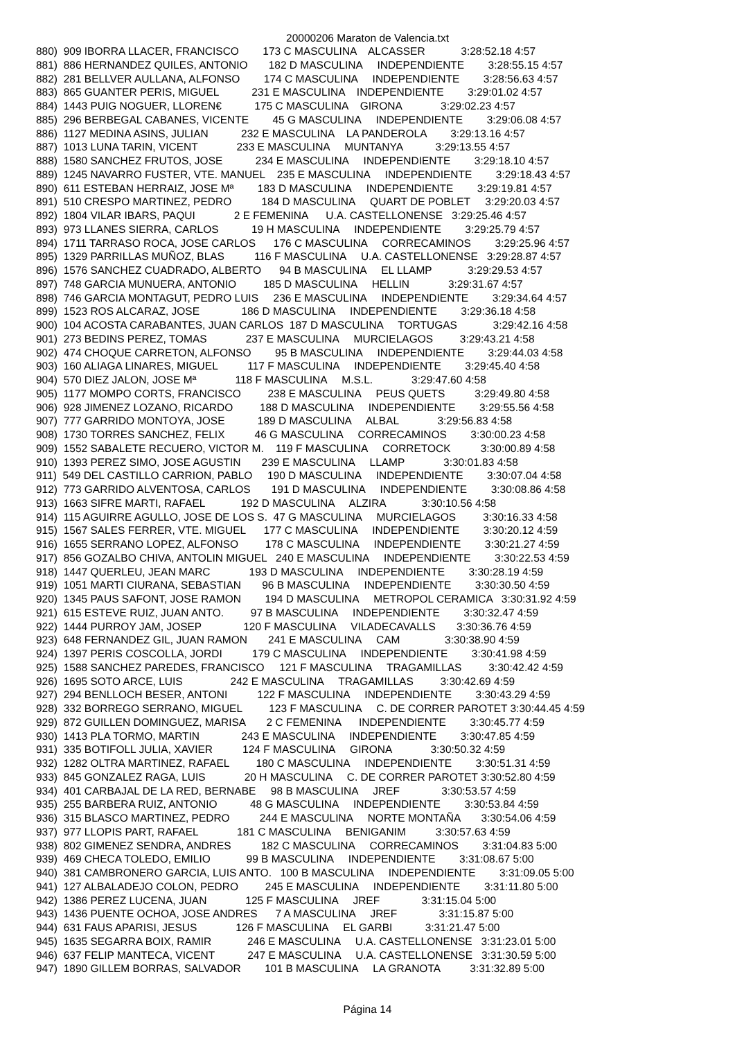20000206 Maraton de Valencia.txt
880)  909 IBORRA LLACER, FRANCISCO        173 C MASCULINA    ALCASSER            3:28:52.18 4:57
881)  886 HERNANDEZ QUILES, ANTONIO       182 D MASCULINA     INDEPENDIENTE        3:28:55.15 4:57
882)  281 BELLVER AULLANA, ALFONSO        174 C MASCULINA     INDEPENDIENTE        3:28:56.63 4:57
883)  865 GUANTER PERIS, MIGUEL           231 E MASCULINA    INDEPENDIENTE        3:29:01.02 4:57
884)  1443 PUIG NOGUER, LLOREN€           175 C MASCULINA    GIRONA             3:29:02.23 4:57
885)  296 BERBEGAL CABANES, VICENTE        45 G MASCULINA     INDEPENDIENTE        3:29:06.08 4:57
886)  1127 MEDINA ASINS, JULIAN           232 E MASCULINA    LA PANDEROLA        3:29:13.16 4:57
887)  1013 LUNA TARIN, VICENT             233 E MASCULINA     MUNTANYA           3:29:13.55 4:57
888)  1580 SANCHEZ FRUTOS, JOSE           234 E MASCULINA     INDEPENDIENTE        3:29:18.10 4:57
889)  1245 NAVARRO FUSTER, VTE. MANUEL    235 E MASCULINA     INDEPENDIENTE        3:29:18.43 4:57
890)  611 ESTEBAN HERRAIZ, JOSE Mª        183 D MASCULINA     INDEPENDIENTE        3:29:19.81 4:57
891)  510 CRESPO MARTINEZ, PEDRO          184 D MASCULINA     QUART DE POBLET     3:29:20.03 4:57
892)  1804 VILAR IBARS, PAQUI             2 E FEMENINA      U.A. CASTELLONENSE   3:29:25.46 4:57
893)  973 LLANES SIERRA, CARLOS           19 H MASCULINA     INDEPENDIENTE        3:29:25.79 4:57
894)  1711 TARRASO ROCA, JOSE CARLOS      176 C MASCULINA     CORRECAMINOS        3:29:25.96 4:57
895)  1329 PARRILLAS MUÑOZ, BLAS          116 F MASCULINA     U.A. CASTELLONENSE   3:29:28.87 4:57
896)  1576 SANCHEZ CUADRADO, ALBERTO      94 B MASCULINA     EL LLAMP            3:29:29.53 4:57
897)  748 GARCIA MUNUERA, ANTONIO         185 D MASCULINA     HELLIN             3:29:31.67 4:57
898)  746 GARCIA MONTAGUT, PEDRO LUIS     236 E MASCULINA     INDEPENDIENTE        3:29:34.64 4:57
899)  1523 ROS ALCARAZ, JOSE              186 D MASCULINA     INDEPENDIENTE        3:29:36.18 4:58
900)  104 ACOSTA CARABANTES, JUAN CARLOS  187 D MASCULINA     TORTUGAS            3:29:42.16 4:58
901)  273 BEDINS PEREZ, TOMAS             237 E MASCULINA     MURCIELAGOS         3:29:43.21 4:58
902)  474 CHOQUE CARRETON, ALFONSO        95 B MASCULINA     INDEPENDIENTE        3:29:44.03 4:58
903)  160 ALIAGA LINARES, MIGUEL          117 F MASCULINA     INDEPENDIENTE        3:29:45.40 4:58
904)  570 DIEZ JALON, JOSE Mª             118 F MASCULINA     M.S.L.             3:29:47.60 4:58
905)  1177 MOMPO CORTS, FRANCISCO         238 E MASCULINA     PEUS QUETS          3:29:49.80 4:58
906)  928 JIMENEZ LOZANO, RICARDO         188 D MASCULINA     INDEPENDIENTE        3:29:55.56 4:58
907)  777 GARRIDO MONTOYA, JOSE           189 D MASCULINA     ALBAL             3:29:56.83 4:58
908)  1730 TORRES SANCHEZ, FELIX          46 G MASCULINA     CORRECAMINOS        3:30:00.23 4:58
909)  1552 SABALETE RECUERO, VICTOR M.    119 F MASCULINA     CORRETOCK          3:30:00.89 4:58
910)  1393 PEREZ SIMO, JOSE AGUSTIN       239 E MASCULINA     LLAMP             3:30:01.83 4:58
911)  549 DEL CASTILLO CARRION, PABLO     190 D MASCULINA     INDEPENDIENTE        3:30:07.04 4:58
912)  773 GARRIDO ALVENTOSA, CARLOS       191 D MASCULINA     INDEPENDIENTE        3:30:08.86 4:58
913)  1663 SIFRE MARTI, RAFAEL            192 D MASCULINA     ALZIRA            3:30:10.56 4:58
914)  115 AGUIRRE AGULLO, JOSE DE LOS S.  47 G MASCULINA     MURCIELAGOS         3:30:16.33 4:58
915)  1567 SALES FERRER, VTE. MIGUEL      177 C MASCULINA     INDEPENDIENTE        3:30:20.12 4:59
916)  1655 SERRANO LOPEZ, ALFONSO         178 C MASCULINA     INDEPENDIENTE        3:30:21.27 4:59
917)  856 GOZALBO CHIVA, ANTOLIN MIGUEL   240 E MASCULINA     INDEPENDIENTE        3:30:22.53 4:59
918)  1447 QUERLEU, JEAN MARC             193 D MASCULINA     INDEPENDIENTE        3:30:28.19 4:59
919)  1051 MARTI CIURANA, SEBASTIAN       96 B MASCULINA     INDEPENDIENTE        3:30:30.50 4:59
920)  1345 PAUS SAFONT, JOSE RAMON        194 D MASCULINA     METROPOL CERAMICA   3:30:31.92 4:59
921)  615 ESTEVE RUIZ, JUAN ANTO.         97 B MASCULINA     INDEPENDIENTE        3:30:32.47 4:59
922)  1444 PURROY JAM, JOSEP              120 F MASCULINA     VILADECAVALLS       3:30:36.76 4:59
923)  648 FERNANDEZ GIL, JUAN RAMON       241 E MASCULINA     CAM               3:30:38.90 4:59
924)  1397 PERIS COSCOLLA, JORDI          179 C MASCULINA     INDEPENDIENTE        3:30:41.98 4:59
925)  1588 SANCHEZ PAREDES, FRANCISCO     121 F MASCULINA     TRAGAMILLAS         3:30:42.42 4:59
926)  1695 SOTO ARCE, LUIS                242 E MASCULINA     TRAGAMILLAS         3:30:42.69 4:59
927)  294 BENLLOCH BESER, ANTONI          122 F MASCULINA     INDEPENDIENTE        3:30:43.29 4:59
928)  332 BORREGO SERRANO, MIGUEL         123 F MASCULINA     C. DE CORRER PAROTET 3:30:44.45 4:59
929)  872 GUILLEN DOMINGUEZ, MARISA       2 C FEMENINA      INDEPENDIENTE        3:30:45.77 4:59
930)  1413 PLA TORMO, MARTIN              243 E MASCULINA     INDEPENDIENTE        3:30:47.85 4:59
931)  335 BOTIFOLL JULIA, XAVIER          124 F MASCULINA     GIRONA             3:30:50.32 4:59
932)  1282 OLTRA MARTINEZ, RAFAEL         180 C MASCULINA     INDEPENDIENTE        3:30:51.31 4:59
933)  845 GONZALEZ RAGA, LUIS             20 H MASCULINA     C. DE CORRER PAROTET 3:30:52.80 4:59
934)  401 CARBAJAL DE LA RED, BERNABE     98 B MASCULINA     JREF              3:30:53.57 4:59
935)  255 BARBERA RUIZ, ANTONIO           48 G MASCULINA     INDEPENDIENTE        3:30:53.84 4:59
936)  315 BLASCO MARTINEZ, PEDRO          244 E MASCULINA     NORTE MONTAÑA       3:30:54.06 4:59
937)  977 LLOPIS PART, RAFAEL             181 C MASCULINA     BENIGANIM          3:30:57.63 4:59
938)  802 GIMENEZ SENDRA, ANDRES          182 C MASCULINA     CORRECAMINOS        3:31:04.83 5:00
939)  469 CHECA TOLEDO, EMILIO            99 B MASCULINA     INDEPENDIENTE        3:31:08.67 5:00
940)  381 CAMBRONERO GARCIA, LUIS ANTO.   100 B MASCULINA     INDEPENDIENTE        3:31:09.05 5:00
941)  127 ALBALADEJO COLON, PEDRO         245 E MASCULINA     INDEPENDIENTE        3:31:11.80 5:00
942)  1386 PEREZ LUCENA, JUAN             125 F MASCULINA     JREF              3:31:15.04 5:00
943)  1436 PUENTE OCHOA, JOSE ANDRES      7 A MASCULINA     JREF              3:31:15.87 5:00
944)  631 FAUS APARISI, JESUS             126 F MASCULINA     EL GARBI           3:31:21.47 5:00
945)  1635 SEGARRA BOIX, RAMIR            246 E MASCULINA     U.A. CASTELLONENSE   3:31:23.01 5:00
946)  637 FELIP MANTECA, VICENT           247 E MASCULINA     U.A. CASTELLONENSE   3:31:30.59 5:00
947)  1890 GILLEM BORRAS, SALVADOR        101 B MASCULINA     LA GRANOTA          3:31:32.89 5:00
Página 14